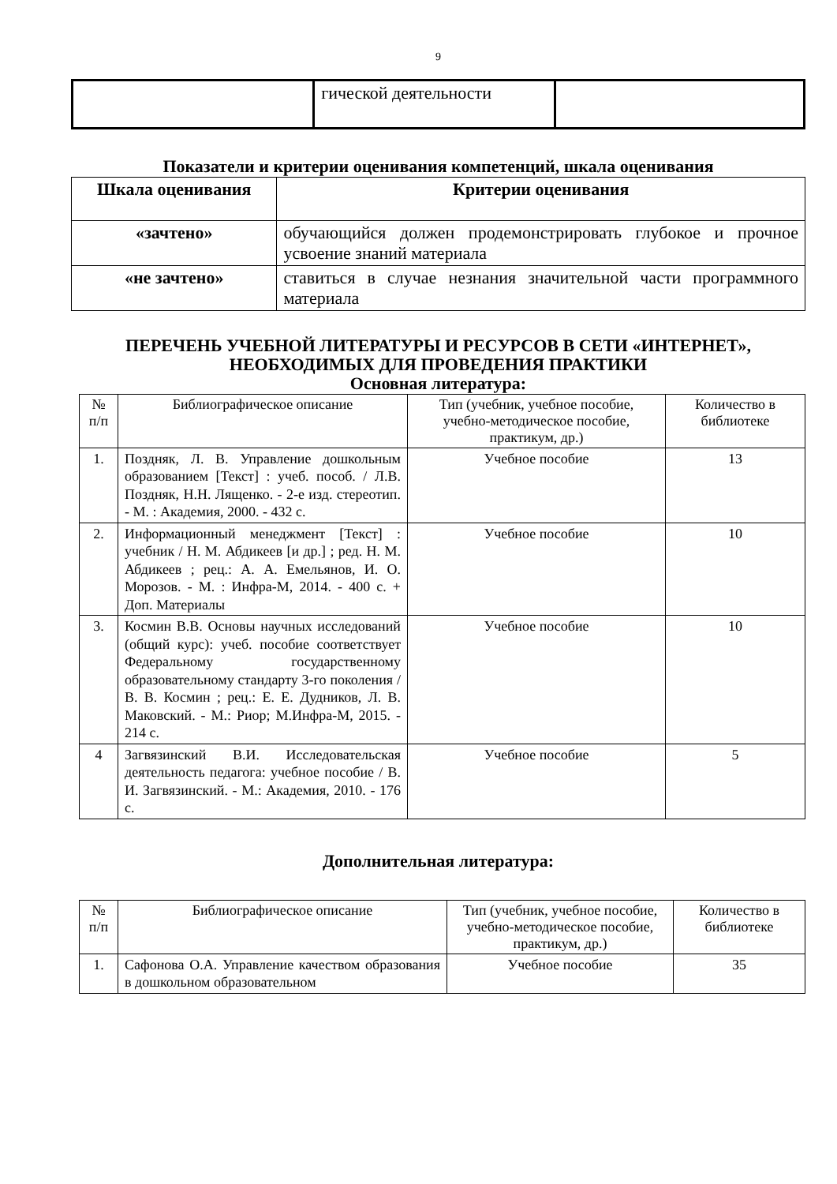9
| | гической деятельности | |
Показатели и критерии оценивания компетенций, шкала оценивания
| Шкала оценивания | Критерии оценивания |
| --- | --- |
| «зачтено» | обучающийся должен продемонстрировать глубокое и прочное усвоение знаний материала |
| «не зачтено» | ставиться в случае незнания значительной части программного материала |
ПЕРЕЧЕНЬ УЧЕБНОЙ ЛИТЕРАТУРЫ И РЕСУРСОВ В СЕТИ «ИНТЕРНЕТ», НЕОБХОДИМЫХ ДЛЯ ПРОВЕДЕНИЯ ПРАКТИКИ
Основная литература:
| № п/п | Библиографическое описание | Тип (учебник, учебное пособие, учебно-методическое пособие, практикум, др.) | Количество в библиотеке |
| --- | --- | --- | --- |
| 1. | Поздняк, Л. В. Управление дошкольным образованием [Текст] : учеб. пособ. / Л.В. Поздняк, Н.Н. Лященко. - 2-е изд. стереотип. - М. : Академия, 2000. - 432 с. | Учебное пособие | 13 |
| 2. | Информационный менеджмент [Текст] : учебник / Н. М. Абдикеев [и др.] ; ред. Н. М. Абдикеев ; рец.: А. А. Емельянов, И. О. Морозов. - М. : Инфра-М, 2014. - 400 с. + Доп. Материалы | Учебное пособие | 10 |
| 3. | Космин В.В. Основы научных исследований (общий курс): учеб. пособие соответствует Федеральному государственному образовательному стандарту 3-го поколения / В. В. Космин ; рец.: Е. Е. Дудников, Л. В. Маковский. - М.: Риор; М.Инфра-М, 2015. - 214 с. | Учебное пособие | 10 |
| 4 | Загвязинский В.И. Исследовательская деятельность педагога: учебное пособие / В. И. Загвязинский. - М.: Академия, 2010. - 176 с. | Учебное пособие | 5 |
Дополнительная литература:
| № п/п | Библиографическое описание | Тип (учебник, учебное пособие, учебно-методическое пособие, практикум, др.) | Количество в библиотеке |
| --- | --- | --- | --- |
| 1. | Сафонова О.А. Управление качеством образования в дошкольном образовательном | Учебное пособие | 35 |